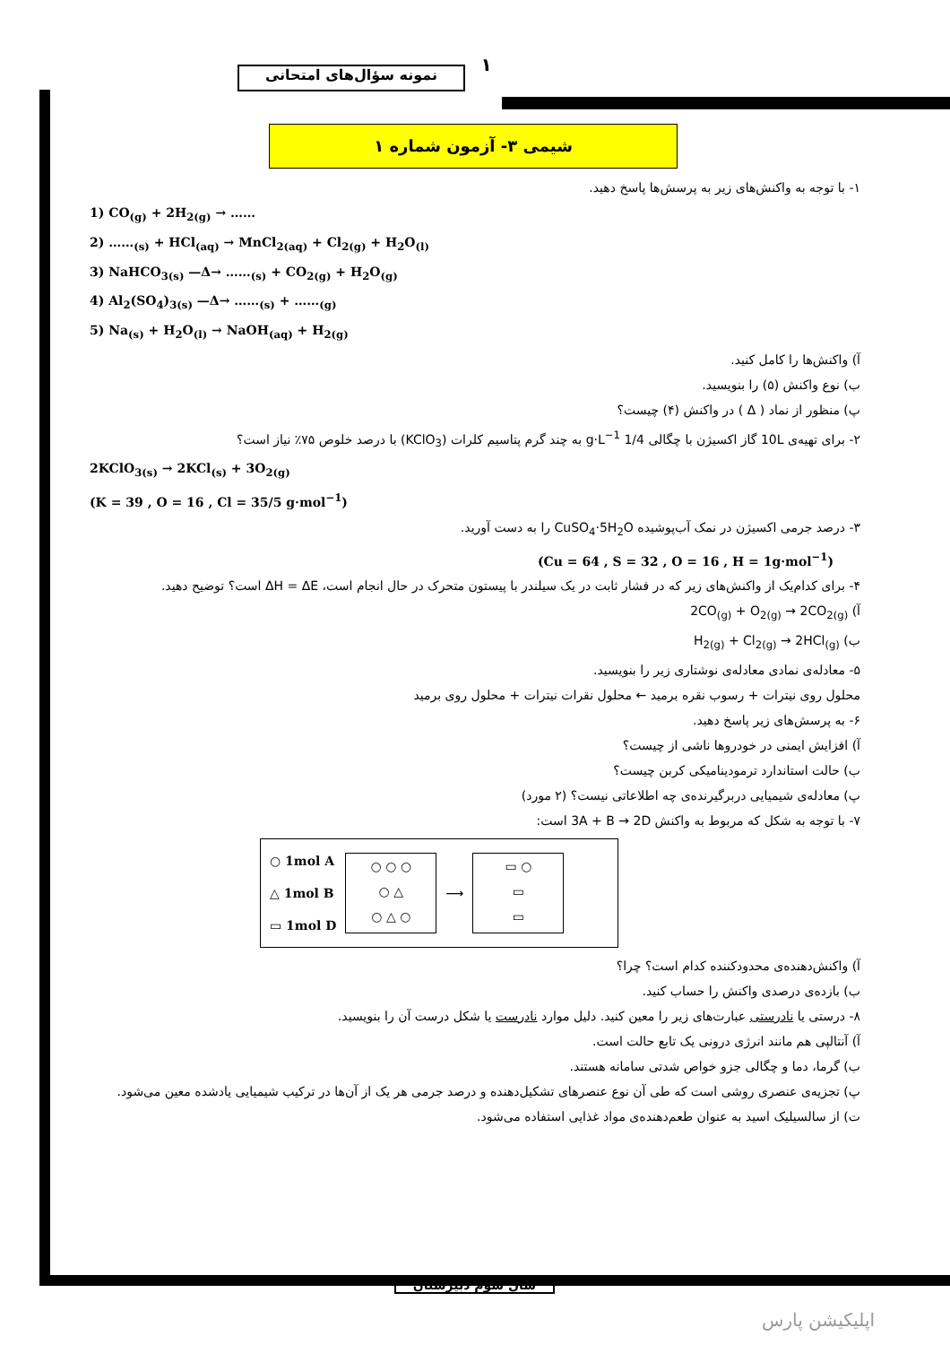نمونه سؤال‌های امتحانی ۱
شیمی ۳- آزمون شماره ۱
۱- با توجه به واکنش‌های زیر به پرسش‌ها پاسخ دهید.
1) CO<sub>(g)</sub> + 2H<sub>2(g)</sub> → ……
2) ……<sub>(s)</sub> + HCl<sub>(aq)</sub> → MnCl<sub>2(aq)</sub> + Cl<sub>2(g)</sub> + H<sub>2</sub>O<sub>(l)</sub>
3) NaHCO<sub>3(s)</sub> —Δ→ ……<sub>(s)</sub> + CO<sub>2(g)</sub> + H<sub>2</sub>O<sub>(g)</sub>
4) Al<sub>2</sub>(SO<sub>4</sub>)<sub>3(s)</sub> —Δ→ ……<sub>(s)</sub> + ……<sub>(g)</sub>
5) Na<sub>(s)</sub> + H<sub>2</sub>O<sub>(l)</sub> → NaOH<sub>(aq)</sub> + H<sub>2(g)</sub>
آ) واکنش‌ها را کامل کنید.
ب) نوع واکنش (۵) را بنویسید.
پ) منظور از نماد ( Δ ) در واکنش (۴) چیست؟
۲- برای تهیه‌ی 10L گاز اکسیژن با چگالی 1/4 g·L<sup>−1</sup> به چند گرم پتاسیم کلرات (KClO<sub>3</sub>) با درصد خلوص ۷۵٪ نیاز است؟
2KClO<sub>3(s)</sub> → 2KCl<sub>(s)</sub> + 3O<sub>2(g)</sub>
(K = 39 , O = 16 , Cl = 35/5 g·mol<sup>−1</sup>)
۳- درصد جرمی اکسیژن در نمک آب‌پوشیده CuSO<sub>4</sub>·5H<sub>2</sub>O را به دست آورید.
(Cu = 64 , S = 32 , O = 16 , H = 1g·mol<sup>−1</sup>)
۴- برای کدام‌یک از واکنش‌های زیر که در فشار ثابت در یک سیلندر با پیستون متحرک در حال انجام است، ΔH = ΔE است؟ توضیح دهید.
آ) 2CO<sub>(g)</sub> + O<sub>2(g)</sub> → 2CO<sub>2(g)</sub>
ب) H<sub>2(g)</sub> + Cl<sub>2(g)</sub> → 2HCl<sub>(g)</sub>
۵- معادله‌ی نمادی معادله‌ی نوشتاری زیر را بنویسید.
محلول روی نیترات + رسوب نقره برمید ← محلول نقرات نیترات + محلول روی برمید
۶- به پرسش‌های زیر پاسخ دهید.
آ) افزایش ایمنی در خودروها ناشی از چیست؟
ب) حالت استاندارد ترمودینامیکی کربن چیست؟
پ) معادله‌ی شیمیایی دربرگیرنده‌ی چه اطلاعاتی نیست؟ (۲ مورد)
۷- با توجه به شکل که مربوط به واکنش 3A + B → 2D است:
○ 1mol A
△ 1mol B
▭ 1mol D
○ ○ ○
○ △
○ △ ○
⟶
▭ ○
▭
▭
آ) واکنش‌دهنده‌ی محدودکننده کدام است؟ چرا؟
ب) بازده‌ی درصدی واکنش را حساب کنید.
۸- درستی یا نادرستی عبارت‌های زیر را معین کنید. دلیل موارد نادرست یا شکل درست آن را بنویسید.
آ) آنتالپی هم مانند انرژی درونی یک تابع حالت است.
ب) گرما، دما و چگالی جزو خواص شدتی سامانه هستند.
پ) تجزیه‌ی عنصری روشی است که طی آن نوع عنصرهای تشکیل‌دهنده و درصد جرمی هر یک از آن‌ها در ترکیب شیمیایی یادشده معین می‌شود.
ت) از سالسیلیک اسید به عنوان طعم‌دهنده‌ی مواد غذایی استفاده می‌شود.
سال سوم دبیرستان
اپلیکیشن پارس